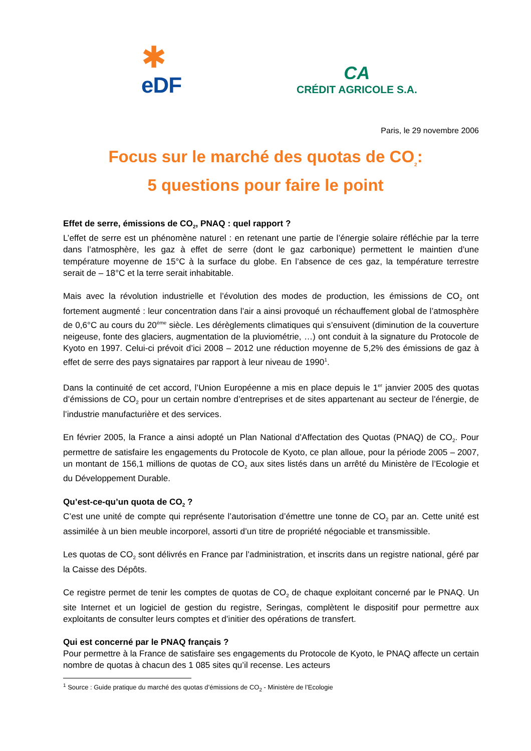✱
eDF
CA
CRÉDIT AGRICOLE S.A.
Paris, le 29 novembre 2006
Focus sur le marché des quotas de CO<sub>2</sub>:
5 questions pour faire le point
Effet de serre, émissions de CO<sub>2</sub>, PNAQ : quel rapport ?
L’effet de serre est un phénomène naturel : en retenant une partie de l’énergie solaire réfléchie par la terre dans l’atmosphère, les gaz à effet de serre (dont le gaz carbonique) permettent le maintien d’une température moyenne de 15°C à la surface du globe. En l’absence de ces gaz, la température terrestre serait de – 18°C et la terre serait inhabitable.
Mais avec la révolution industrielle et l’évolution des modes de production, les émissions de CO<sub>2</sub> ont fortement augmenté : leur concentration dans l’air a ainsi provoqué un réchauffement global de l’atmosphère de 0,6°C au cours du 20<sup>ème</sup> siècle. Les dérèglements climatiques qui s’ensuivent (diminution de la couverture neigeuse, fonte des glaciers, augmentation de la pluviométrie, …) ont conduit à la signature du Protocole de Kyoto en 1997. Celui-ci prévoit d’ici 2008 – 2012 une réduction moyenne de 5,2% des émissions de gaz à effet de serre des pays signataires par rapport à leur niveau de 1990<sup>1</sup>.
Dans la continuité de cet accord, l’Union Européenne a mis en place depuis le 1<sup>er</sup> janvier 2005 des quotas d’émissions de CO<sub>2</sub> pour un certain nombre d’entreprises et de sites appartenant au secteur de l’énergie, de l’industrie manufacturière et des services.
En février 2005, la France a ainsi adopté un Plan National d’Affectation des Quotas (PNAQ) de CO<sub>2</sub>. Pour permettre de satisfaire les engagements du Protocole de Kyoto, ce plan alloue, pour la période 2005 – 2007, un montant de 156,1 millions de quotas de CO<sub>2</sub> aux sites listés dans un arrêté du Ministère de l’Ecologie et du Développement Durable.
Qu’est-ce-qu’un quota de CO<sub>2</sub> ?
C’est une unité de compte qui représente l’autorisation d’émettre une tonne de CO<sub>2</sub> par an. Cette unité est assimilée à un bien meuble incorporel, assorti d’un titre de propriété négociable et transmissible.
Les quotas de CO<sub>2</sub> sont délivrés en France par l’administration, et inscrits dans un registre national, géré par la Caisse des Dépôts.
Ce registre permet de tenir les comptes de quotas de CO<sub>2</sub> de chaque exploitant concerné par le PNAQ. Un site Internet et un logiciel de gestion du registre, Seringas, complètent le dispositif pour permettre aux exploitants de consulter leurs comptes et d’initier des opérations de transfert.
Qui est concerné par le PNAQ français ?
Pour permettre à la France de satisfaire ses engagements du Protocole de Kyoto, le PNAQ affecte un certain nombre de quotas à chacun des 1 085 sites qu’il recense. Les acteurs
<sup>1</sup> Source : Guide pratique du marché des quotas d’émissions de CO<sub>2</sub> - Ministère de l’Ecologie